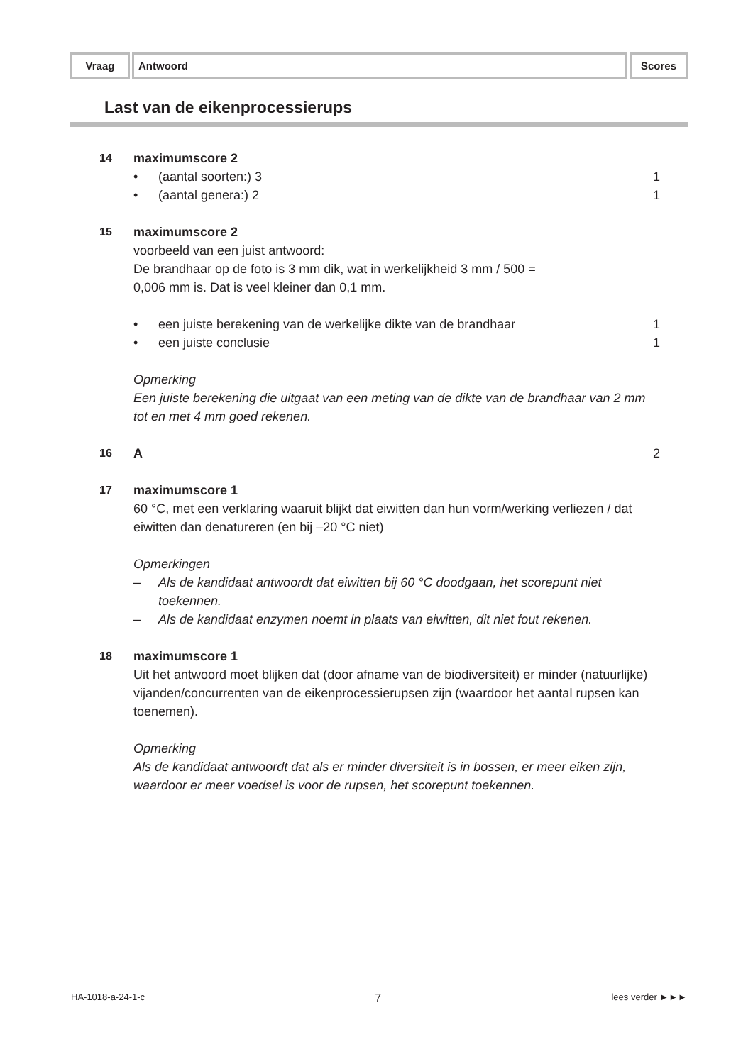Vraag Antwoord Scores
Last van de eikenprocessierups
14 maximumscore 2
• (aantal soorten:) 3 1
• (aantal genera:) 2 1
15 maximumscore 2
voorbeeld van een juist antwoord:
De brandhaar op de foto is 3 mm dik, wat in werkelijkheid 3 mm / 500 =
0,006 mm is. Dat is veel kleiner dan 0,1 mm.
• een juiste berekening van de werkelijke dikte van de brandhaar
1
• een juiste conclusie 1
Opmerking
Een juiste berekening die uitgaat van een meting van de dikte van de brandhaar van 2 mm tot en met 4 mm goed rekenen.
16 A 2
17 maximumscore 1
60 °C, met een verklaring waaruit blijkt dat eiwitten dan hun vorm/werking verliezen / dat eiwitten dan denatureren (en bij –20 °C niet)
Opmerkingen
– Als de kandidaat antwoordt dat eiwitten bij 60 °C doodgaan, het scorepunt niet toekennen.
– Als de kandidaat enzymen noemt in plaats van eiwitten, dit niet fout rekenen.
18 maximumscore 1
Uit het antwoord moet blijken dat (door afname van de biodiversiteit) er minder (natuurlijke) vijanden/concurrenten van de eikenprocessierupsen zijn (waardoor het aantal rupsen kan toenemen).
Opmerking
Als de kandidaat antwoordt dat als er minder diversiteit is in bossen, er meer eiken zijn, waardoor er meer voedsel is voor de rupsen, het scorepunt toekennen.
HA-1018-a-24-1-c 7 lees verder ►►►